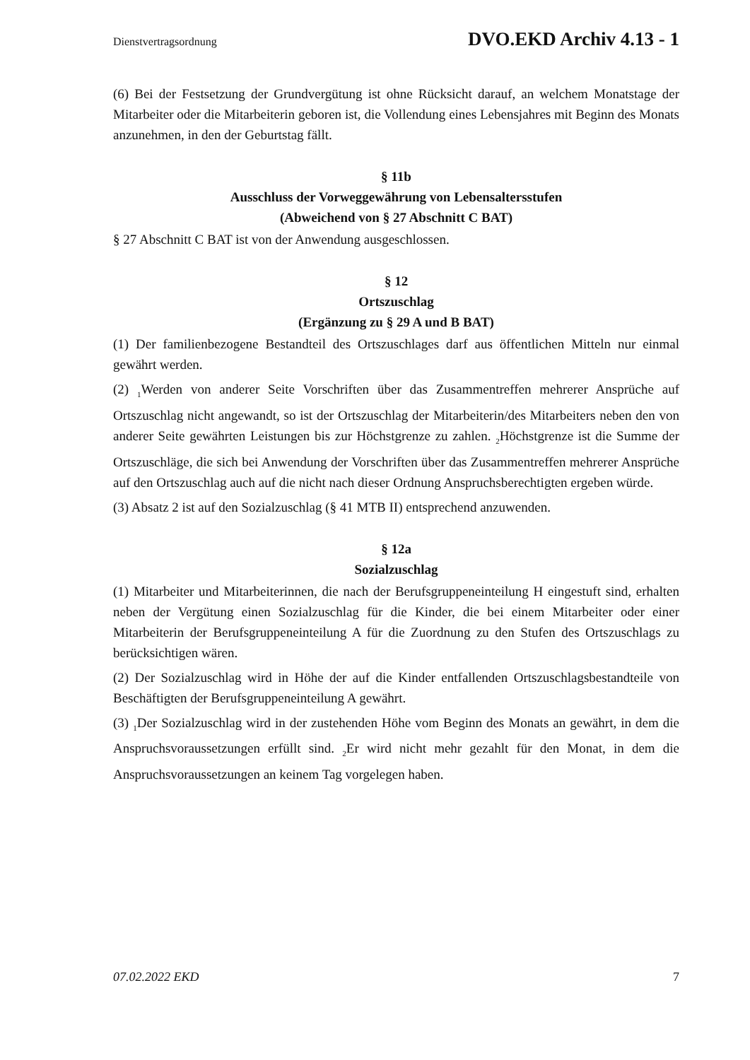Dienstvertragsordnung DVO.EKD Archiv 4.13 - 1
(6) Bei der Festsetzung der Grundvergütung ist ohne Rücksicht darauf, an welchem Monatstage der Mitarbeiter oder die Mitarbeiterin geboren ist, die Vollendung eines Lebensjahres mit Beginn des Monats anzunehmen, in den der Geburtstag fällt.
§ 11b
Ausschluss der Vorweggewährung von Lebensaltersstufen
(Abweichend von § 27 Abschnitt C BAT)
§ 27 Abschnitt C BAT ist von der Anwendung ausgeschlossen.
§ 12
Ortszuschlag
(Ergänzung zu § 29 A und B BAT)
(1) Der familienbezogene Bestandteil des Ortszuschlages darf aus öffentlichen Mitteln nur einmal gewährt werden.
(2) <sub>1</sub>Werden von anderer Seite Vorschriften über das Zusammentreffen mehrerer Ansprüche auf Ortszuschlag nicht angewandt, so ist der Ortszuschlag der Mitarbeiterin/des Mitarbeiters neben den von anderer Seite gewährten Leistungen bis zur Höchstgrenze zu zahlen. <sub>2</sub>Höchstgrenze ist die Summe der Ortszuschläge, die sich bei Anwendung der Vorschriften über das Zusammentreffen mehrerer Ansprüche auf den Ortszuschlag auch auf die nicht nach dieser Ordnung Anspruchsberechtigten ergeben würde.
(3) Absatz 2 ist auf den Sozialzuschlag (§ 41 MTB II) entsprechend anzuwenden.
§ 12a
Sozialzuschlag
(1) Mitarbeiter und Mitarbeiterinnen, die nach der Berufsgruppeneinteilung H eingestuft sind, erhalten neben der Vergütung einen Sozialzuschlag für die Kinder, die bei einem Mitarbeiter oder einer Mitarbeiterin der Berufsgruppeneinteilung A für die Zuordnung zu den Stufen des Ortszuschlags zu berücksichtigen wären.
(2) Der Sozialzuschlag wird in Höhe der auf die Kinder entfallenden Ortszuschlagsbestandteile von Beschäftigten der Berufsgruppeneinteilung A gewährt.
(3) <sub>1</sub>Der Sozialzuschlag wird in der zustehenden Höhe vom Beginn des Monats an gewährt, in dem die Anspruchsvoraussetzungen erfüllt sind. <sub>2</sub>Er wird nicht mehr gezahlt für den Monat, in dem die Anspruchsvoraussetzungen an keinem Tag vorgelegen haben.
07.02.2022 EKD 7